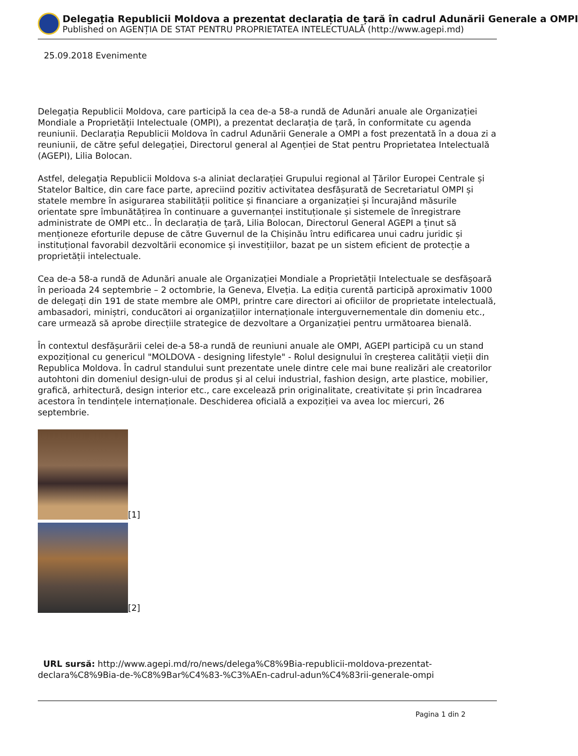Delegația Republicii Moldova a prezentat declarația de țară în cadrul Adunării Generale a OMPI
Published on AGENȚIA DE STAT PENTRU PROPRIETATEA INTELECTUALĂ (http://www.agepi.md)
25.09.2018 Evenimente
Delegația Republicii Moldova, care participă la cea de-a 58-a rundă de Adunări anuale ale Organizației Mondiale a Proprietății Intelectuale (OMPI), a prezentat declarația de țară, în conformitate cu agenda reuniunii. Declarația Republicii Moldova în cadrul Adunării Generale a OMPI a fost prezentată în a doua zi a reuniunii, de către șeful delegației, Directorul general al Agenției de Stat pentru Proprietatea Intelectuală (AGEPI), Lilia Bolocan.
Astfel, delegația Republicii Moldova s-a aliniat declarației Grupului regional al Țărilor Europei Centrale și Statelor Baltice, din care face parte, apreciind pozitiv activitatea desfășurată de Secretariatul OMPI și statele membre în asigurarea stabilității politice și financiare a organizației și încurajând măsurile orientate spre îmbunătățirea în continuare a guvernanței instituționale și sistemele de înregistrare administrate de OMPI etc.. În declarația de țară, Lilia Bolocan, Directorul General AGEPI a ținut să menționeze eforturile depuse de către Guvernul de la Chișinău întru edificarea unui cadru juridic și instituțional favorabil dezvoltării economice și investițiilor, bazat pe un sistem eficient de protecție a proprietății intelectuale.
Cea de-a 58-a rundă de Adunări anuale ale Organizației Mondiale a Proprietății Intelectuale se desfășoară în perioada 24 septembrie – 2 octombrie, la Geneva, Elveția. La ediția curentă participă aproximativ 1000 de delegați din 191 de state membre ale OMPI, printre care directori ai oficiilor de proprietate intelectuală, ambasadori, miniștri, conducători ai organizațiilor internaționale interguvernementale din domeniu etc., care urmează să aprobe direcțiile strategice de dezvoltare a Organizației pentru următoarea bienală.
În contextul desfășurării celei de-a 58-a rundă de reuniuni anuale ale OMPI, AGEPI participă cu un stand expozițional cu genericul "MOLDOVA - designing lifestyle" - Rolul designului în creșterea calității vieții din Republica Moldova. În cadrul standului sunt prezentate unele dintre cele mai bune realizări ale creatorilor autohtoni din domeniul design-ului de produs și al celui industrial, fashion design, arte plastice, mobilier, grafică, arhitectură, design interior etc., care excelează prin originalitate, creativitate și prin încadrarea acestora în tendințele internaționale. Deschiderea oficială a expoziției va avea loc miercuri, 26 septembrie.
[1]
[2]
URL sursă: http://www.agepi.md/ro/news/delega%C8%9Bia-republicii-moldova-prezentat-declara%C8%9Bia-de-%C8%9Bar%C4%83-%C3%AEn-cadrul-adun%C4%83rii-generale-ompi
Pagina 1 din 2